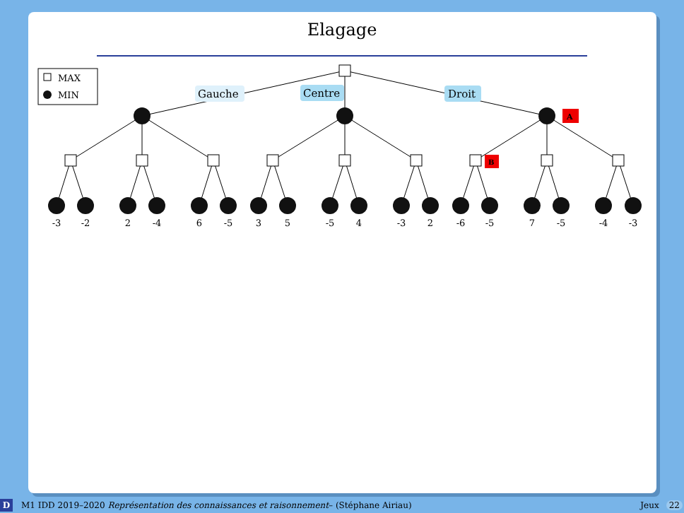Elagage
MAX
MIN
Gauche
Centre
Droit
A
B
-3
-2
2
-4
6
-5
3
5
-5
4
-3
2
-6
-5
7
-5
-4
-3
D M1 IDD 2019–2020 Représentation des connaissances et raisonnement– (Stéphane Airiau) Jeux 22